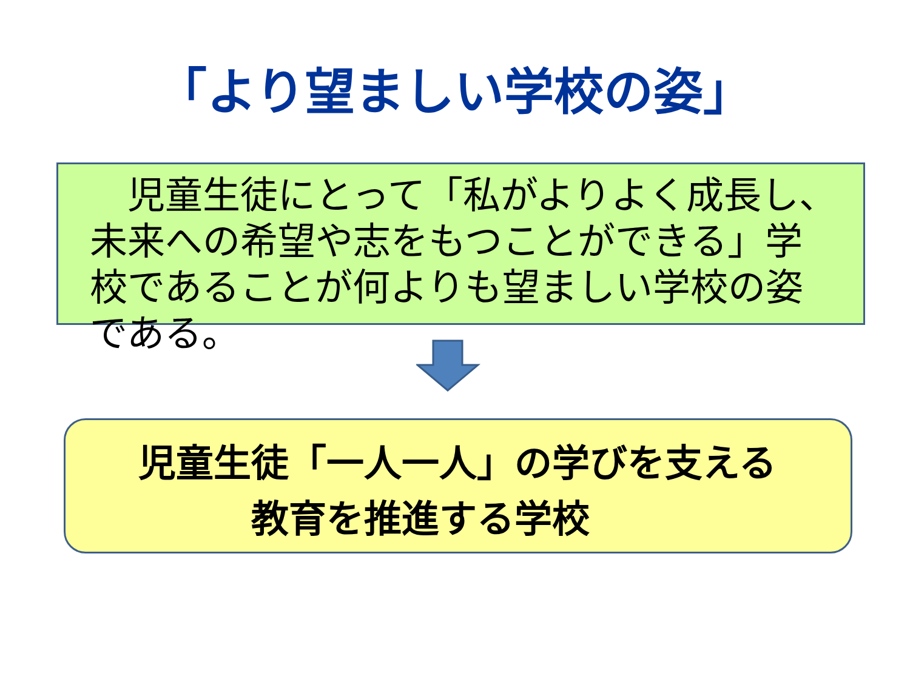「より望ましい学校の姿」
　児童生徒にとって「私がよりよく成長し、未来への希望や志をもつことができる」学校であることが何よりも望ましい学校の姿である。
児童生徒「一人一人」の学びを支える
　　　教育を推進する学校